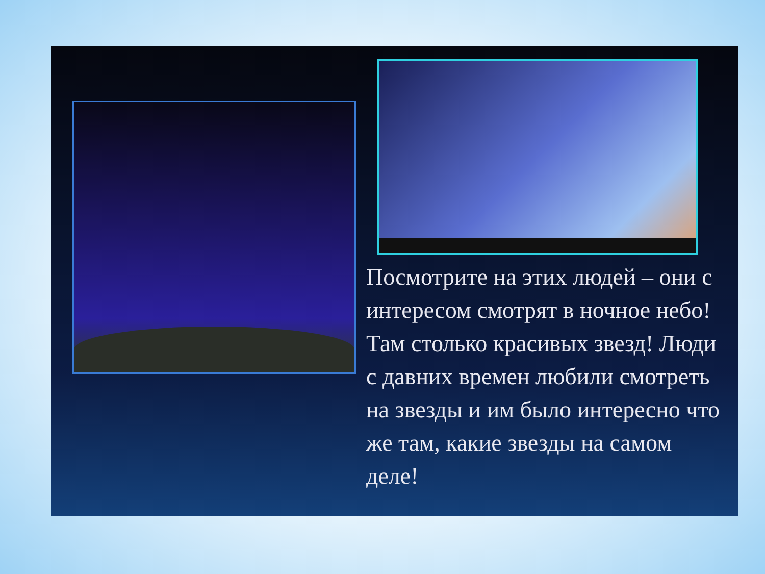Посмотрите на этих людей – они с интересом смотрят в ночное небо! Там столько красивых звезд! Люди с давних времен любили смотреть на звезды и им было интересно что же там, какие звезды на самом деле!